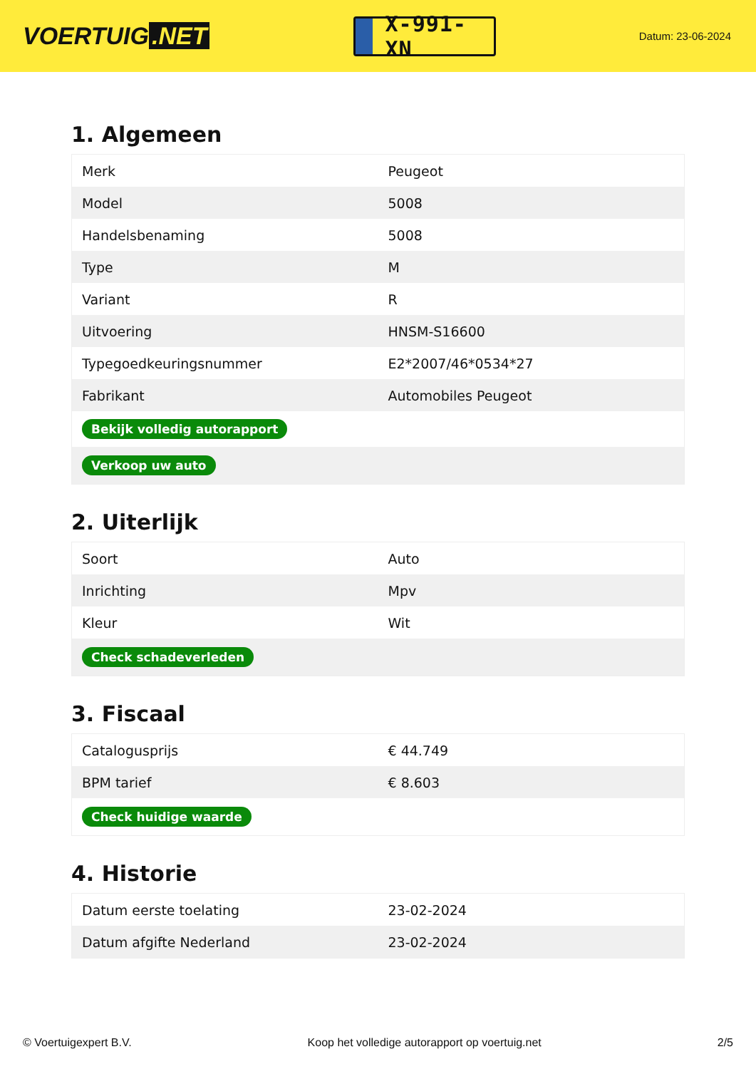VOERTUIG.NET
X-991-XN
Datum: 23-06-2024
1. Algemeen
| Merk | Peugeot |
| Model | 5008 |
| Handelsbenaming | 5008 |
| Type | M |
| Variant | R |
| Uitvoering | HNSM-S16600 |
| Typegoedkeuringsnummer | E2*2007/46*0534*27 |
| Fabrikant | Automobiles Peugeot |
| Bekijk volledig autorapport | |
| Verkoop uw auto | |
2. Uiterlijk
| Soort | Auto |
| Inrichting | Mpv |
| Kleur | Wit |
| Check schadeverleden | |
3. Fiscaal
| Catalogusprijs | € 44.749 |
| BPM tarief | € 8.603 |
| Check huidige waarde | |
4. Historie
| Datum eerste toelating | 23-02-2024 |
| Datum afgifte Nederland | 23-02-2024 |
© Voertuigexpert B.V. Koop het volledige autorapport op voertuig.net 2/5